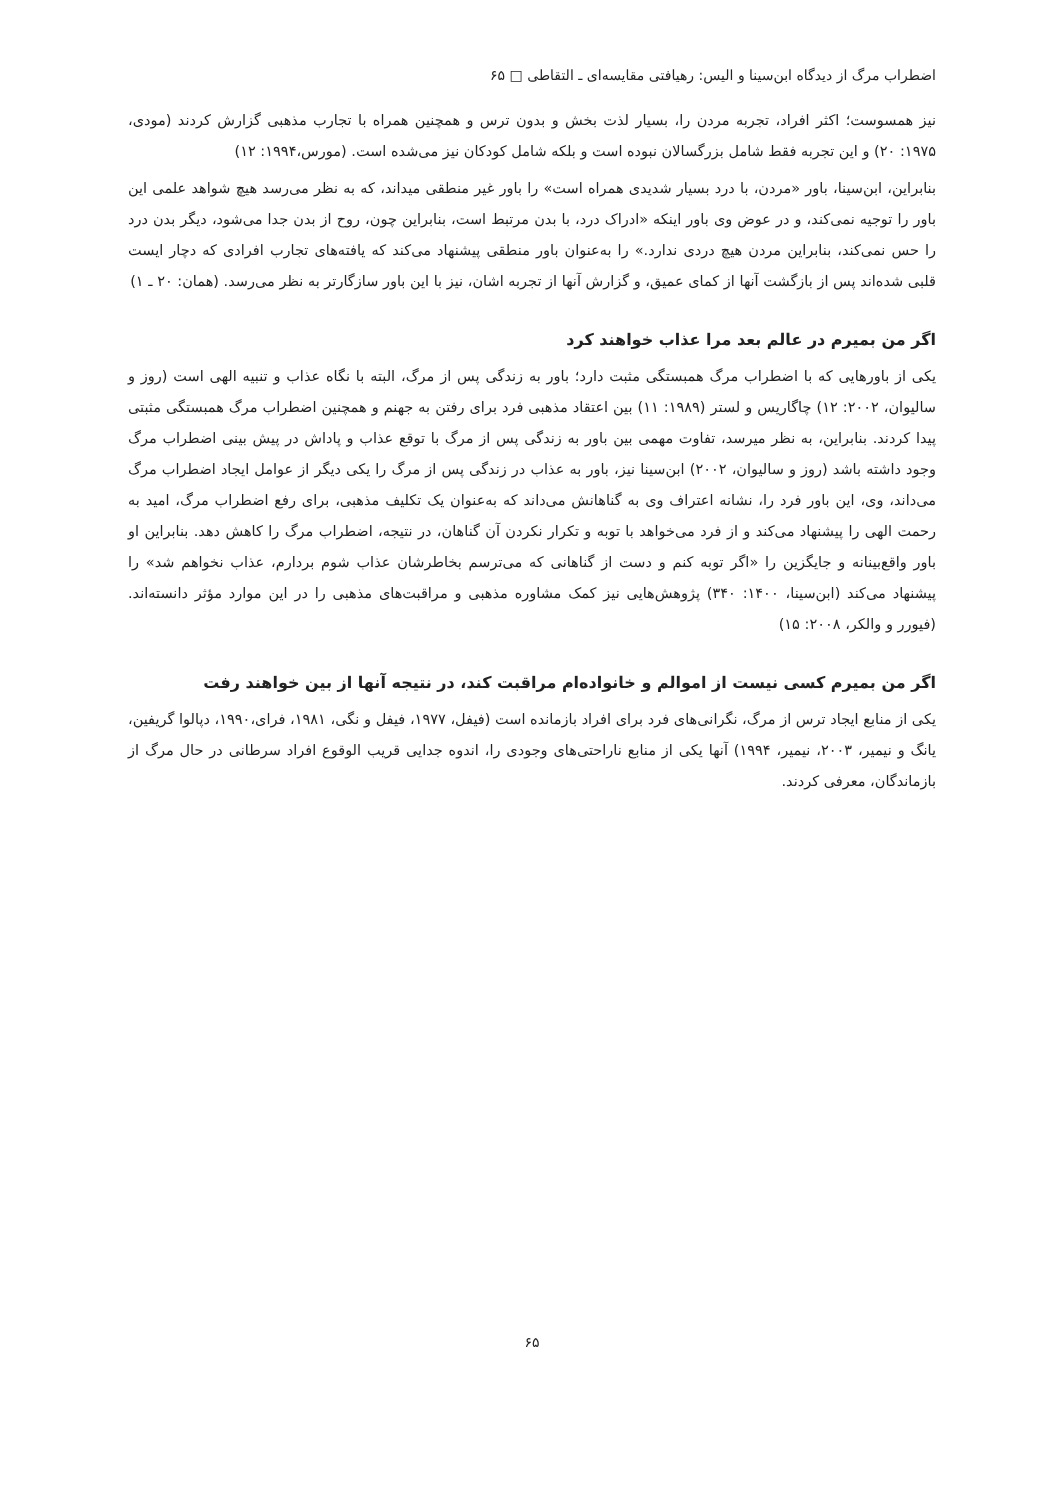اضطراب مرگ از دیدگاه ابن‌سینا و الیس: رهیافتی مقایسه‌ای ـ التقاطی □ ۶۵
نیز همسوست؛ اکثر افراد، تجربه مردن را، بسیار لذت بخش و بدون ترس و همچنین همراه با تجارب مذهبی گزارش کردند (مودی، ۱۹۷۵: ۲۰) و این تجربه فقط شامل بزرگسالان نبوده است و بلکه شامل کودکان نیز می‌شده است. (مورس،۱۹۹۴: ۱۲)
بنابراین، ابن‌سینا، باور «مردن، با درد بسیار شدیدی همراه است» را باور غیر منطقی میداند، که به نظر می‌رسد هیچ شواهد علمی این باور را توجیه نمی‌کند، و در عوض وی باور اینکه «ادراک درد، با بدن مرتبط است، بنابراین چون، روح از بدن جدا می‌شود، دیگر بدن درد را حس نمی‌کند، بنابراین مردن هیچ دردی ندارد.» را به‌عنوان باور منطقی پیشنهاد می‌کند که یافته‌های تجارب افرادی که دچار ایست قلبی شده‌اند پس از بازگشت آنها از کمای عمیق، و گزارش آنها از تجربه اشان، نیز با این باور سازگارتر به نظر می‌رسد. (همان: ۲۰ ـ ۱)
اگر من بمیرم در عالم بعد مرا عذاب خواهند کرد
یکی از باورهایی که با اضطراب مرگ همبستگی مثبت دارد؛ باور به زندگی پس از مرگ، البته با نگاه عذاب و تنبیه الهی است (روز و سالیوان، ۲۰۰۲: ۱۲) چاگاریس و لستر (۱۹۸۹: ۱۱) بین اعتقاد مذهبی فرد برای رفتن به جهنم و همچنین اضطراب مرگ همبستگی مثبتی پیدا کردند. بنابراین، به نظر میرسد، تفاوت مهمی بین باور به زندگی پس از مرگ با توقع عذاب و پاداش در پیش بینی اضطراب مرگ وجود داشته باشد (روز و سالیوان، ۲۰۰۲) ابن‌سینا نیز، باور به عذاب در زندگی پس از مرگ را یکی دیگر از عوامل ایجاد اضطراب مرگ می‌داند، وی، این باور فرد را، نشانه اعتراف وی به گناهانش می‌داند که به‌عنوان یک تکلیف مذهبی، برای رفع اضطراب مرگ، امید به رحمت الهی را پیشنهاد می‌کند و از فرد می‌خواهد با توبه و تکرار نکردن آن گناهان، در نتیجه، اضطراب مرگ را کاهش دهد. بنابراین او باور واقع‌بینانه و جایگزین را «اگر توبه کنم و دست از گناهانی که می‌ترسم بخاطرشان عذاب شوم بردارم، عذاب نخواهم شد» را پیشنهاد می‌کند (ابن‌سینا، ۱۴۰۰: ۳۴۰) پژوهش‌هایی نیز کمک مشاوره مذهبی و مراقبت‌های مذهبی را در این موارد مؤثر دانسته‌اند. (فیورر و والکر، ۲۰۰۸: ۱۵)
اگر من بمیرم کسی نیست از اموالم و خانواده‌ام مراقبت کند، در نتیجه آنها از بین خواهند رفت
یکی از منابع ایجاد ترس از مرگ، نگرانی‌های فرد برای افراد بازمانده است (فیفل، ۱۹۷۷، فیفل و نگی، ۱۹۸۱، فرای،۱۹۹۰، دپالوا گریفین، یانگ و نیمیر، ۲۰۰۳، نیمیر، ۱۹۹۴) آنها یکی از منابع ناراحتی‌های وجودی را، اندوه جدایی قریب الوقوع افراد سرطانی در حال مرگ از بازماندگان، معرفی کردند.
۶۵